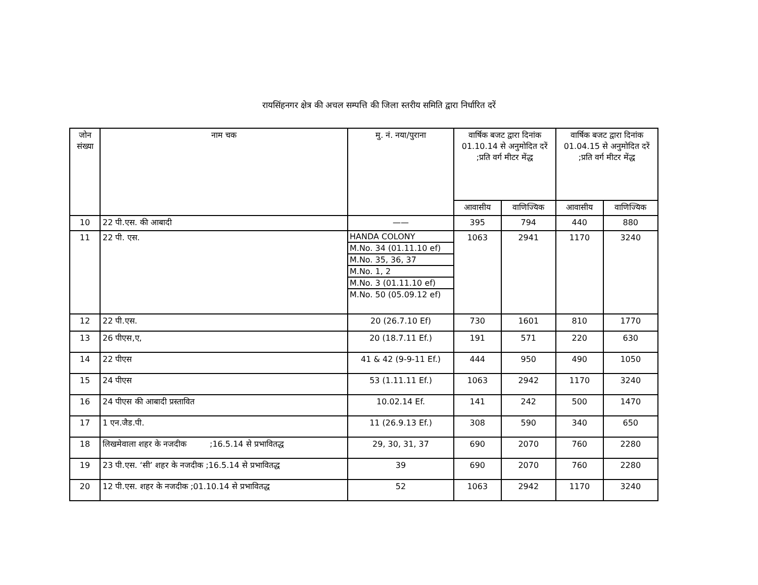रायसिंहनगर क्षेत्र की अचल सम्पत्ति की जिला स्तरीय समिति द्वारा निर्धारित दरें
| जोन संख्या | नाम चक | मु. नं. नया/पुराना | वार्षिक बजट द्वारा दिनांक 01.10.14 से अनुमोदित दरें ;प्रति वर्ग मीटर मेंद्ध | | वार्षिक बजट द्वारा दिनांक 01.04.15 से अनुमोदित दरें ;प्रति वर्ग मीटर मेंद्ध | |
| --- | --- | --- | --- | --- | --- | --- |
| | | | आवासीय | वाणिज्यिक | आवासीय | वाणिज्यिक |
| 10 | 22 पी.एस. की आबादी | —— | 395 | 794 | 440 | 880 |
| 11 | 22 पी. एस. | / HANDA COLONY / / M.No. 34 (01.11.10 ef) / / M.No. 35, 36, 37 / / M.No. 1, 2 / / M.No. 3 (01.11.10 ef) / / M.No. 50 (05.09.12 ef) / | 1063 | 2941 | 1170 | 3240 |
| 12 | 22 पी.एस. | 20 (26.7.10 Ef) | 730 | 1601 | 810 | 1770 |
| 13 | 26 पीएस,ए, | 20 (18.7.11 Ef.) | 191 | 571 | 220 | 630 |
| 14 | 22 पीएस | 41 & 42 (9-9-11 Ef.) | 444 | 950 | 490 | 1050 |
| 15 | 24 पीएस | 53 (1.11.11 Ef.) | 1063 | 2942 | 1170 | 3240 |
| 16 | 24 पीएस की आबादी प्रस्तावित | 10.02.14 Ef. | 141 | 242 | 500 | 1470 |
| 17 | 1 एन.जैड.पी. | 11 (26.9.13 Ef.) | 308 | 590 | 340 | 650 |
| 18 | लिखमेवाला शहर के नजदीक ;16.5.14 से प्रभावितद्ध | 29, 30, 31, 37 | 690 | 2070 | 760 | 2280 |
| 19 | 23 पी.एस. ‘सी’ शहर के नजदीक ;16.5.14 से प्रभावितद्ध | 39 | 690 | 2070 | 760 | 2280 |
| 20 | 12 पी.एस. शहर के नजदीक ;01.10.14 से प्रभावितद्ध | 52 | 1063 | 2942 | 1170 | 3240 |